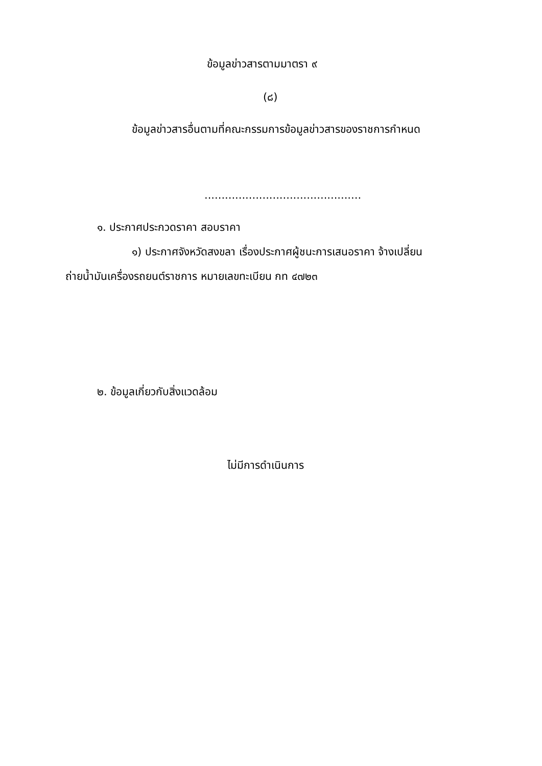ข้อมูลข่าวสารตามมาตรา ๙
(๘)
ข้อมูลข่าวสารอื่นตามที่คณะกรรมการข้อมูลข่าวสารของราชการกำหนด
..............................................
๑. ประกาศประกวดราคา สอบราคา
๑) ประกาศจังหวัดสงขลา เรื่องประกาศผู้ชนะการเสนอราคา จ้างเปลี่ยน
ถ่ายน้ำมันเครื่องรถยนต์ราชการ หมายเลขทะเบียน กท ๔๗๒๓
๒. ข้อมูลเกี่ยวกับสิ่งแวดล้อม
ไม่มีการดำเนินการ